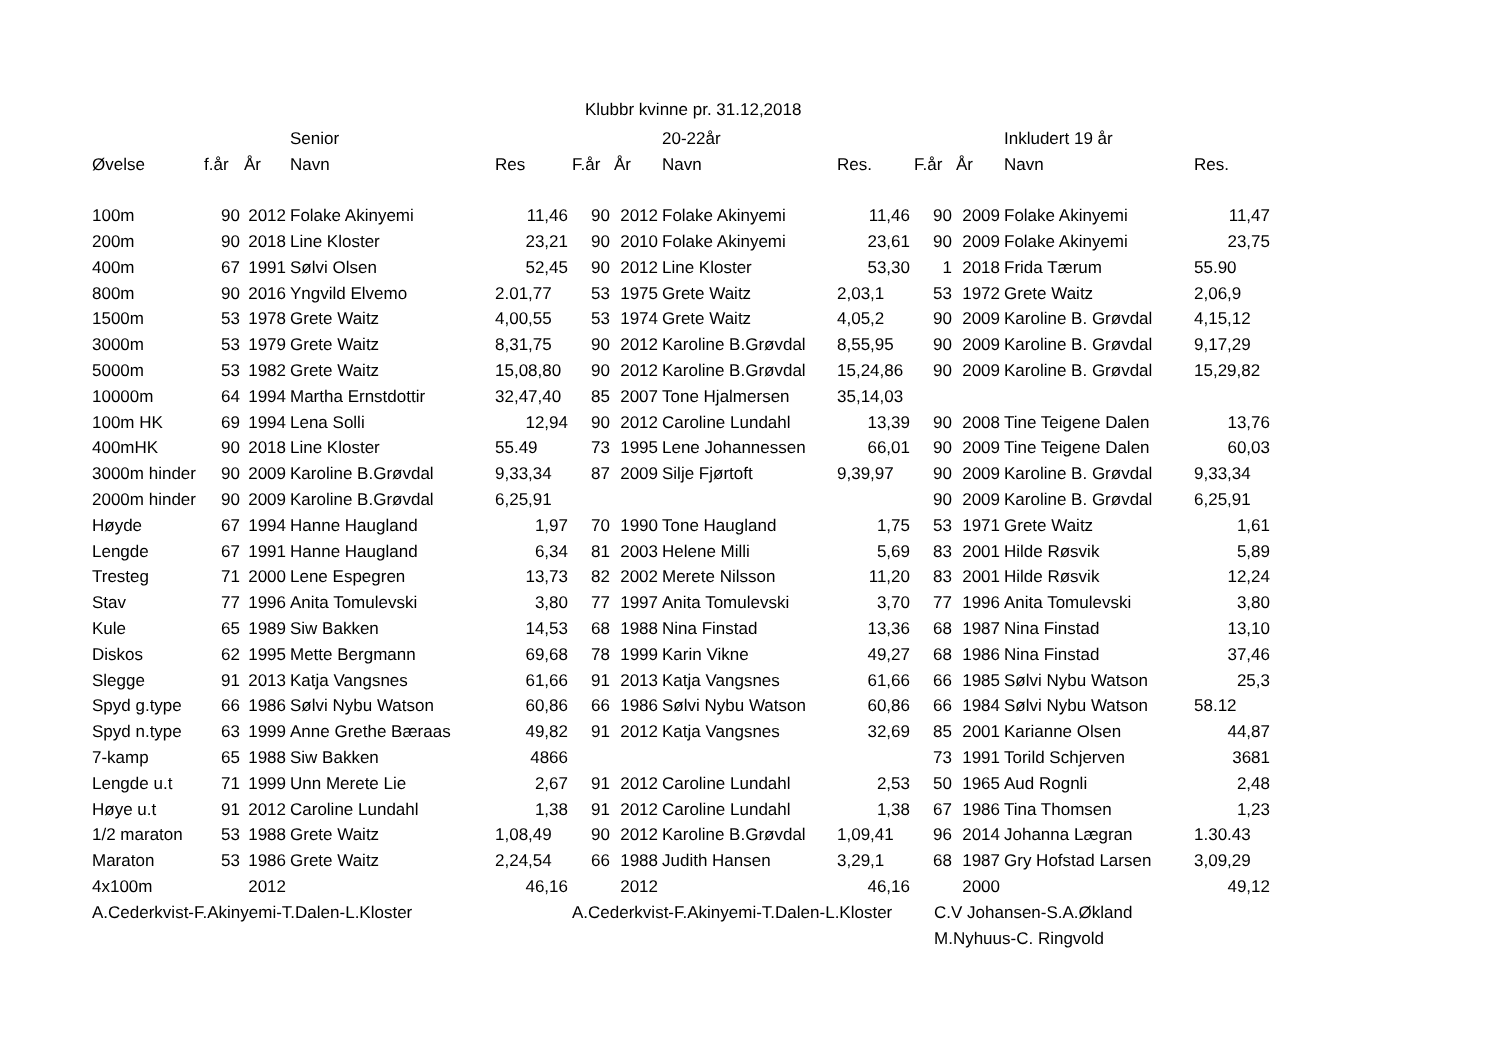Klubbr kvinne pr. 31.12,2018
| | | | Senior | | | | 20-22år | | | | Inkludert 19 år | |
| --- | --- | --- | --- | --- | --- | --- | --- | --- | --- | --- | --- | --- |
| Øvelse | f.år | År | Navn | Res | F.år | År | Navn | Res. | F.år | År | Navn | Res. |
| 100m | 90 | 2012 | Folake Akinyemi | 11,46 | 90 | 2012 | Folake Akinyemi | 11,46 | 90 | 2009 | Folake Akinyemi | 11,47 |
| 200m | 90 | 2018 | Line Kloster | 23,21 | 90 | 2010 | Folake Akinyemi | 23,61 | 90 | 2009 | Folake Akinyemi | 23,75 |
| 400m | 67 | 1991 | Sølvi Olsen | 52,45 | 90 | 2012 | Line Kloster | 53,30 | 1 | 2018 | Frida Tærum | 55.90 |
| 800m | 90 | 2016 | Yngvild Elvemo | 2.01,77 | 53 | 1975 | Grete Waitz | 2,03,1 | 53 | 1972 | Grete Waitz | 2,06,9 |
| 1500m | 53 | 1978 | Grete Waitz | 4,00,55 | 53 | 1974 | Grete Waitz | 4,05,2 | 90 | 2009 | Karoline B. Grøvdal | 4,15,12 |
| 3000m | 53 | 1979 | Grete Waitz | 8,31,75 | 90 | 2012 | Karoline B.Grøvdal | 8,55,95 | 90 | 2009 | Karoline B. Grøvdal | 9,17,29 |
| 5000m | 53 | 1982 | Grete Waitz | 15,08,80 | 90 | 2012 | Karoline B.Grøvdal | 15,24,86 | 90 | 2009 | Karoline B. Grøvdal | 15,29,82 |
| 10000m | 64 | 1994 | Martha Ernstdottir | 32,47,40 | 85 | 2007 | Tone Hjalmersen | 35,14,03 | | | | |
| 100m HK | 69 | 1994 | Lena Solli | 12,94 | 90 | 2012 | Caroline Lundahl | 13,39 | 90 | 2008 | Tine Teigene Dalen | 13,76 |
| 400mHK | 90 | 2018 | Line Kloster | 55.49 | 73 | 1995 | Lene Johannessen | 66,01 | 90 | 2009 | Tine Teigene Dalen | 60,03 |
| 3000m hinder | 90 | 2009 | Karoline B.Grøvdal | 9,33,34 | 87 | 2009 | Silje Fjørtoft | 9,39,97 | 90 | 2009 | Karoline B. Grøvdal | 9,33,34 |
| 2000m hinder | 90 | 2009 | Karoline B.Grøvdal | 6,25,91 | | | | | 90 | 2009 | Karoline B. Grøvdal | 6,25,91 |
| Høyde | 67 | 1994 | Hanne Haugland | 1,97 | 70 | 1990 | Tone Haugland | 1,75 | 53 | 1971 | Grete Waitz | 1,61 |
| Lengde | 67 | 1991 | Hanne Haugland | 6,34 | 81 | 2003 | Helene Milli | 5,69 | 83 | 2001 | Hilde Røsvik | 5,89 |
| Tresteg | 71 | 2000 | Lene Espegren | 13,73 | 82 | 2002 | Merete Nilsson | 11,20 | 83 | 2001 | Hilde Røsvik | 12,24 |
| Stav | 77 | 1996 | Anita Tomulevski | 3,80 | 77 | 1997 | Anita Tomulevski | 3,70 | 77 | 1996 | Anita Tomulevski | 3,80 |
| Kule | 65 | 1989 | Siw Bakken | 14,53 | 68 | 1988 | Nina Finstad | 13,36 | 68 | 1987 | Nina Finstad | 13,10 |
| Diskos | 62 | 1995 | Mette Bergmann | 69,68 | 78 | 1999 | Karin Vikne | 49,27 | 68 | 1986 | Nina Finstad | 37,46 |
| Slegge | 91 | 2013 | Katja Vangsnes | 61,66 | 91 | 2013 | Katja Vangsnes | 61,66 | 66 | 1985 | Sølvi Nybu Watson | 25,3 |
| Spyd g.type | 66 | 1986 | Sølvi Nybu Watson | 60,86 | 66 | 1986 | Sølvi Nybu Watson | 60,86 | 66 | 1984 | Sølvi Nybu Watson | 58.12 |
| Spyd n.type | 63 | 1999 | Anne Grethe Bæraas | 49,82 | 91 | 2012 | Katja Vangsnes | 32,69 | 85 | 2001 | Karianne Olsen | 44,87 |
| 7-kamp | 65 | 1988 | Siw Bakken | 4866 | | | | | 73 | 1991 | Torild Schjerven | 3681 |
| Lengde u.t | 71 | 1999 | Unn Merete Lie | 2,67 | 91 | 2012 | Caroline Lundahl | 2,53 | 50 | 1965 | Aud Rognli | 2,48 |
| Høye u.t | 91 | 2012 | Caroline Lundahl | 1,38 | 91 | 2012 | Caroline Lundahl | 1,38 | 67 | 1986 | Tina Thomsen | 1,23 |
| 1/2 maraton | 53 | 1988 | Grete Waitz | 1,08,49 | 90 | 2012 | Karoline B.Grøvdal | 1,09,41 | 96 | 2014 | Johanna Lægran | 1.30.43 |
| Maraton | 53 | 1986 | Grete Waitz | 2,24,54 | 66 | 1988 | Judith Hansen | 3,29,1 | 68 | 1987 | Gry Hofstad Larsen | 3,09,29 |
| 4x100m | | 2012 | | 46,16 | | 2012 | | 46,16 | | 2000 | | 49,12 |
| A.Cederkvist-F.Akinyemi-T.Dalen-L.Kloster | | | | | A.Cederkvist-F.Akinyemi-T.Dalen-L.Kloster | | | | C.V Johansen-S.A.Økland | | | |
| | | | | | | | | | M.Nyhuus-C. Ringvold | | | |